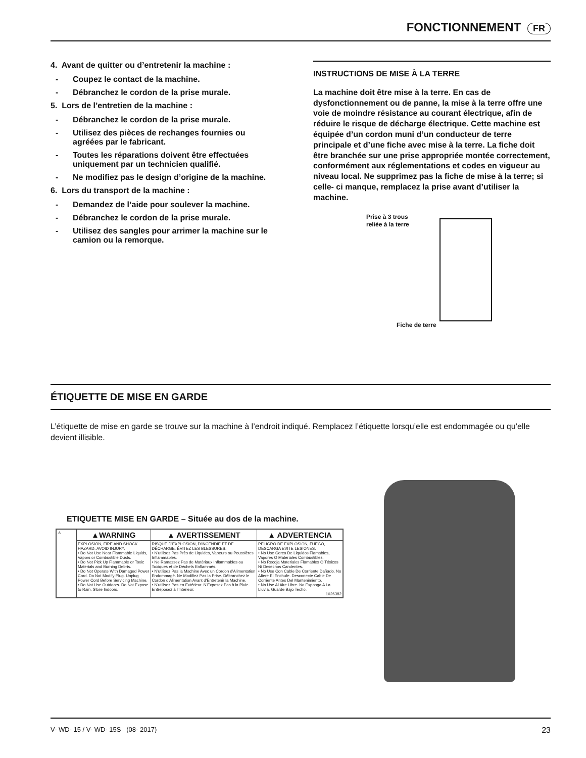FONCTIONNEMENT FR
4. Avant de quitter ou d’entretenir la machine :
- Coupez le contact de la machine.
- Débranchez le cordon de la prise murale.
5. Lors de l’entretien de la machine :
- Débranchez le cordon de la prise murale.
- Utilisez des pièces de rechanges fournies ou agréées par le fabricant.
- Toutes les réparations doivent être effectuées uniquement par un technicien qualifié.
- Ne modifiez pas le design d’origine de la machine.
6. Lors du transport de la machine :
- Demandez de l’aide pour soulever la machine.
- Débranchez le cordon de la prise murale.
- Utilisez des sangles pour arrimer la machine sur le camion ou la remorque.
INSTRUCTIONS DE MISE À LA TERRE
La machine doit être mise à la terre. En cas de dysfonctionnement ou de panne, la mise à la terre offre une voie de moindre résistance au courant électrique, afin de réduire le risque de décharge électrique. Cette machine est équipée d’un cordon muni d’un conducteur de terre principale et d’une fiche avec mise à la terre. La fiche doit être branchée sur une prise appropriée montée correctement, conformément aux réglementations et codes en vigueur au niveau local. Ne supprimez pas la fiche de mise à la terre; si celle- ci manque, remplacez la prise avant d’utiliser la machine.
Prise à 3 trous
reliée à la terre
Fiche de terre
ÉTIQUETTE DE MISE EN GARDE
L’étiquette de mise en garde se trouve sur la machine à l’endroit indiqué. Remplacez l’étiquette lorsqu’elle est endommagée ou qu’elle devient illisible.
ETIQUETTE MISE EN GARDE – Située au dos de la machine.
| ⚠ | ▲WARNING | ▲ AVERTISSEMENT | ▲ ADVERTENCIA |
| | EXPLOSION, FIRE AND SHOCK HAZARD. AVOID INJURY. • Do Not Use Near Flammable Liquids, Vapors or Combustible Dusts. • Do Not Pick Up Flammable or Toxic Materials and Burning Debris. • Do Not Operate With Damaged Power Cord. Do Not Modify Plug. Unplug Power Cord Before Servicing Machine. • Do Not Use Outdoors. Do Not Expose to Rain. Store Indoors. | RISQUE D'EXPLOSION, D'INCENDIE ET DE DÉCHARGE. ÉVITEZ LES BLESSURES. • N'utilisez Pas Près de Liquides, Vapeurs ou Poussières Inflammables. • Ne Ramassez Pas de Matériaux Inflammables ou Toxiques et de Déchets Enflammés. • N'utilisez Pas la Machine Avec un Cordon d'Alimentation Endommagé. Ne Modifiez Pas la Prise. Débranchez le Cordon d'Alimentation Avant d'Entretenir la Machine. • N'utilisez Pas en Extérieur. N'Exposez Pas à la Pluie. Entreposez à l'Intérieur. | PELIGRO DE EXPLOSIÓN, FUEGO, DESCARGA EVITE LESIONES. • No Use Cerca De Liquidos Flamables, Vapores O Materiales Combustibles. • No Recoja Materiales Flamables O Tóxicos Ni Desechos Candentes. • No Use Con Cable De Corriente Dañado. No Altere El Enchufe. Desconecte Cable De Corriente Antes Del Mantenimiento. • No Use Al Aire Libre. No Exponga A La Lluvia. Guarde Bajo Techo. 1026382 |
V- WD- 15 / V- WD- 15S (08- 2017) 23